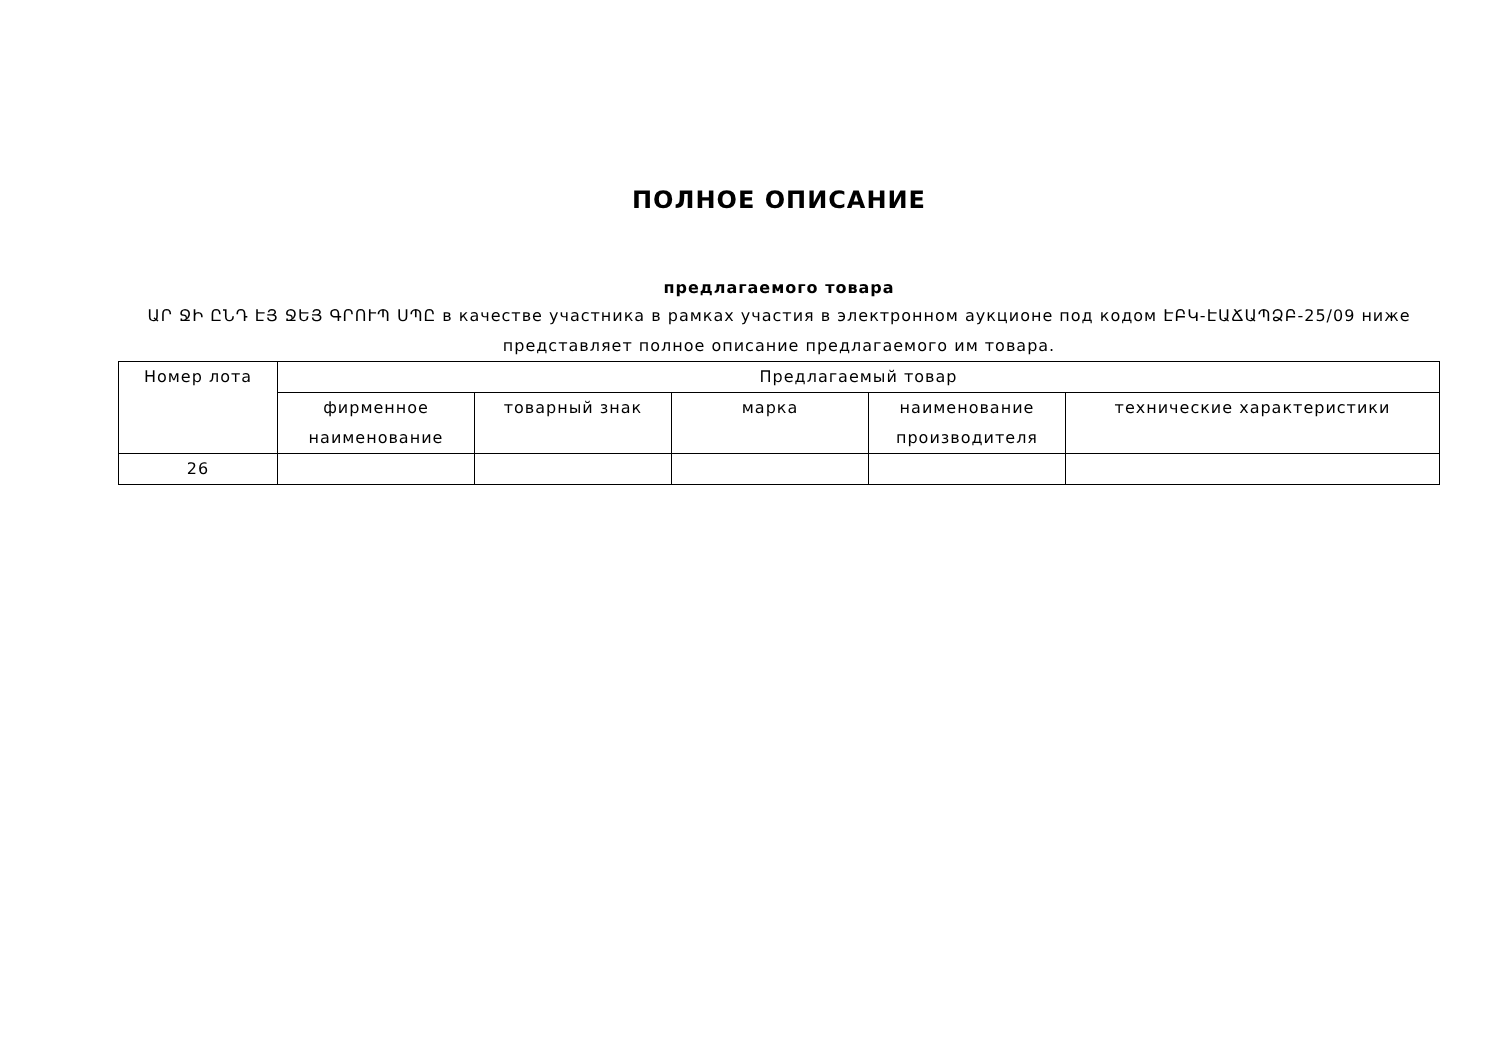ПОЛНОЕ ОПИСАНИЕ
предлагаемого товара
ԱՐ ՋԻ ԸՆԴ ԷՅ ՋԵՅ ԳՐՈՒՊ ՍՊԸ в качестве участника в рамках участия в электронном аукционе под кодом ԷԲԿ-ԷԱՃԱՊՁԲ-25/09 ниже представляет полное описание предлагаемого им товара.
| Номер лота | Предлагаемый товар | | | | |
| --- | --- | --- | --- | --- | --- |
| | фирменное наименование | товарный знак | марка | наименование производителя | технические характеристики |
| 26 | | | | | |